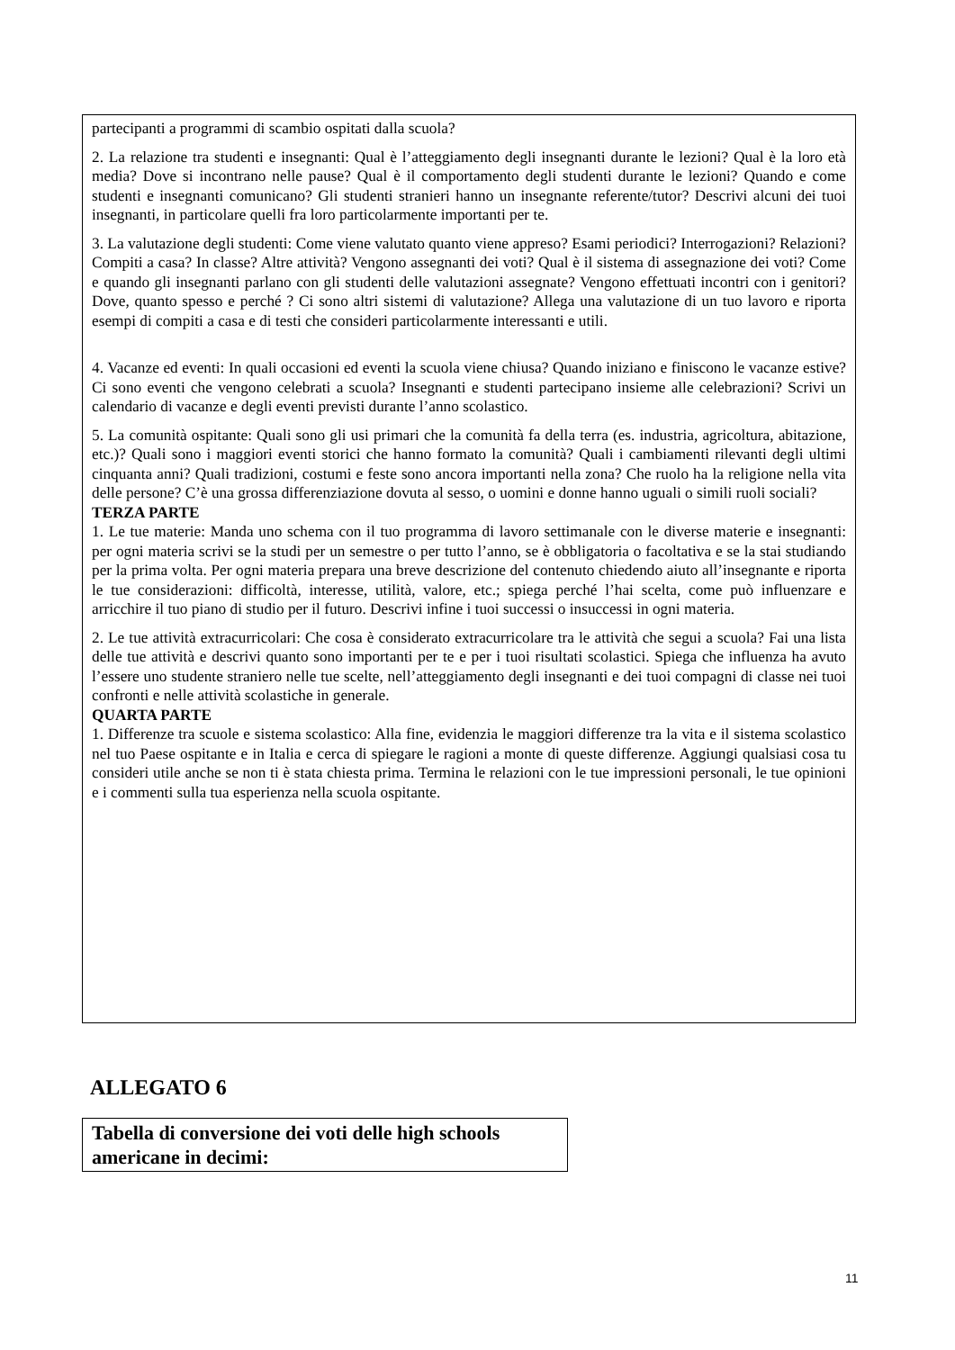partecipanti a programmi di scambio ospitati dalla scuola?
2. La relazione tra studenti e insegnanti: Qual è l’atteggiamento degli insegnanti durante le lezioni? Qual è la loro età media? Dove si incontrano nelle pause? Qual è il comportamento degli studenti durante le lezioni? Quando e come studenti e insegnanti comunicano? Gli studenti stranieri hanno un insegnante referente/tutor? Descrivi alcuni dei tuoi insegnanti, in particolare quelli fra loro particolarmente importanti per te.
3. La valutazione degli studenti: Come viene valutato quanto viene appreso? Esami periodici? Interrogazioni? Relazioni? Compiti a casa? In classe? Altre attività? Vengono assegnanti dei voti? Qual è il sistema di assegnazione dei voti? Come e quando gli insegnanti parlano con gli studenti delle valutazioni assegnate? Vengono effettuati incontri con i genitori? Dove, quanto spesso e perché ? Ci sono altri sistemi di valutazione? Allega una valutazione di un tuo lavoro e riporta esempi di compiti a casa e di testi che consideri particolarmente interessanti e utili.
4. Vacanze ed eventi: In quali occasioni ed eventi la scuola viene chiusa? Quando iniziano e finiscono le vacanze estive? Ci sono eventi che vengono celebrati a scuola? Insegnanti e studenti partecipano insieme alle celebrazioni? Scrivi un calendario di vacanze e degli eventi previsti durante l’anno scolastico.
5. La comunità ospitante: Quali sono gli usi primari che la comunità fa della terra (es. industria, agricoltura, abitazione, etc.)? Quali sono i maggiori eventi storici che hanno formato la comunità? Quali i cambiamenti rilevanti degli ultimi cinquanta anni? Quali tradizioni, costumi e feste sono ancora importanti nella zona? Che ruolo ha la religione nella vita delle persone? C’è una grossa differenziazione dovuta al sesso, o uomini e donne hanno uguali o simili ruoli sociali?
TERZA PARTE
1. Le tue materie: Manda uno schema con il tuo programma di lavoro settimanale con le diverse materie e insegnanti: per ogni materia scrivi se la studi per un semestre o per tutto l’anno, se è obbligatoria o facoltativa e se la stai studiando per la prima volta. Per ogni materia prepara una breve descrizione del contenuto chiedendo aiuto all’insegnante e riporta le tue considerazioni: difficoltà, interesse, utilità, valore, etc.; spiega perché l’hai scelta, come può influenzare e arricchire il tuo piano di studio per il futuro. Descrivi infine i tuoi successi o insuccessi in ogni materia.
2. Le tue attività extracurricolari: Che cosa è considerato extracurricolare tra le attività che segui a scuola? Fai una lista delle tue attività e descrivi quanto sono importanti per te e per i tuoi risultati scolastici. Spiega che influenza ha avuto l’essere uno studente straniero nelle tue scelte, nell’atteggiamento degli insegnanti e dei tuoi compagni di classe nei tuoi confronti e nelle attività scolastiche in generale.
QUARTA PARTE
1. Differenze tra scuole e sistema scolastico: Alla fine, evidenzia le maggiori differenze tra la vita e il sistema scolastico nel tuo Paese ospitante e in Italia e cerca di spiegare le ragioni a monte di queste differenze. Aggiungi qualsiasi cosa tu consideri utile anche se non ti è stata chiesta prima. Termina le relazioni con le tue impressioni personali, le tue opinioni e i commenti sulla tua esperienza nella scuola ospitante.
ALLEGATO 6
Tabella di conversione dei voti delle high schools americane in decimi:
11